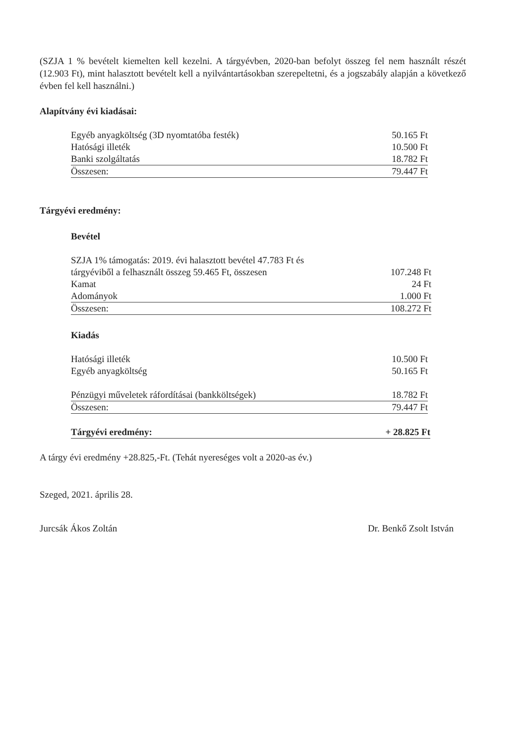(SZJA 1 % bevételt kiemelten kell kezelni. A tárgyévben, 2020-ban befolyt összeg fel nem használt részét (12.903 Ft), mint halasztott bevételt kell a nyilvántartásokban szerepeltetni, és a jogszabály alapján a következő évben fel kell használni.)
Alapítvány évi kiadásai:
| Egyéb anyagköltség (3D nyomtatóba festék) | 50.165 Ft |
| Hatósági illeték | 10.500 Ft |
| Banki szolgáltatás | 18.782 Ft |
| Összesen: | 79.447 Ft |
Tárgyévi eredmény:
Bevétel
| SZJA 1% támogatás: 2019. évi halasztott bevétel 47.783 Ft és tárgyéviből a felhasznált összeg 59.465 Ft, összesen | 107.248 Ft |
| Kamat | 24 Ft |
| Adományok | 1.000 Ft |
| Összesen: | 108.272 Ft |
Kiadás
| Hatósági illeték | 10.500 Ft |
| Egyéb anyagköltség | 50.165 Ft |
| Pénzügyi műveletek ráfordításai (bankköltségek) | 18.782 Ft |
| Összesen: | 79.447 Ft |
| Tárgyévi eredmény: | + 28.825 Ft |
A tárgy évi eredmény +28.825,-Ft. (Tehát nyereséges volt a 2020-as év.)
Szeged, 2021. április 28.
Jurcsák Ákos Zoltán Dr. Benkő Zsolt István